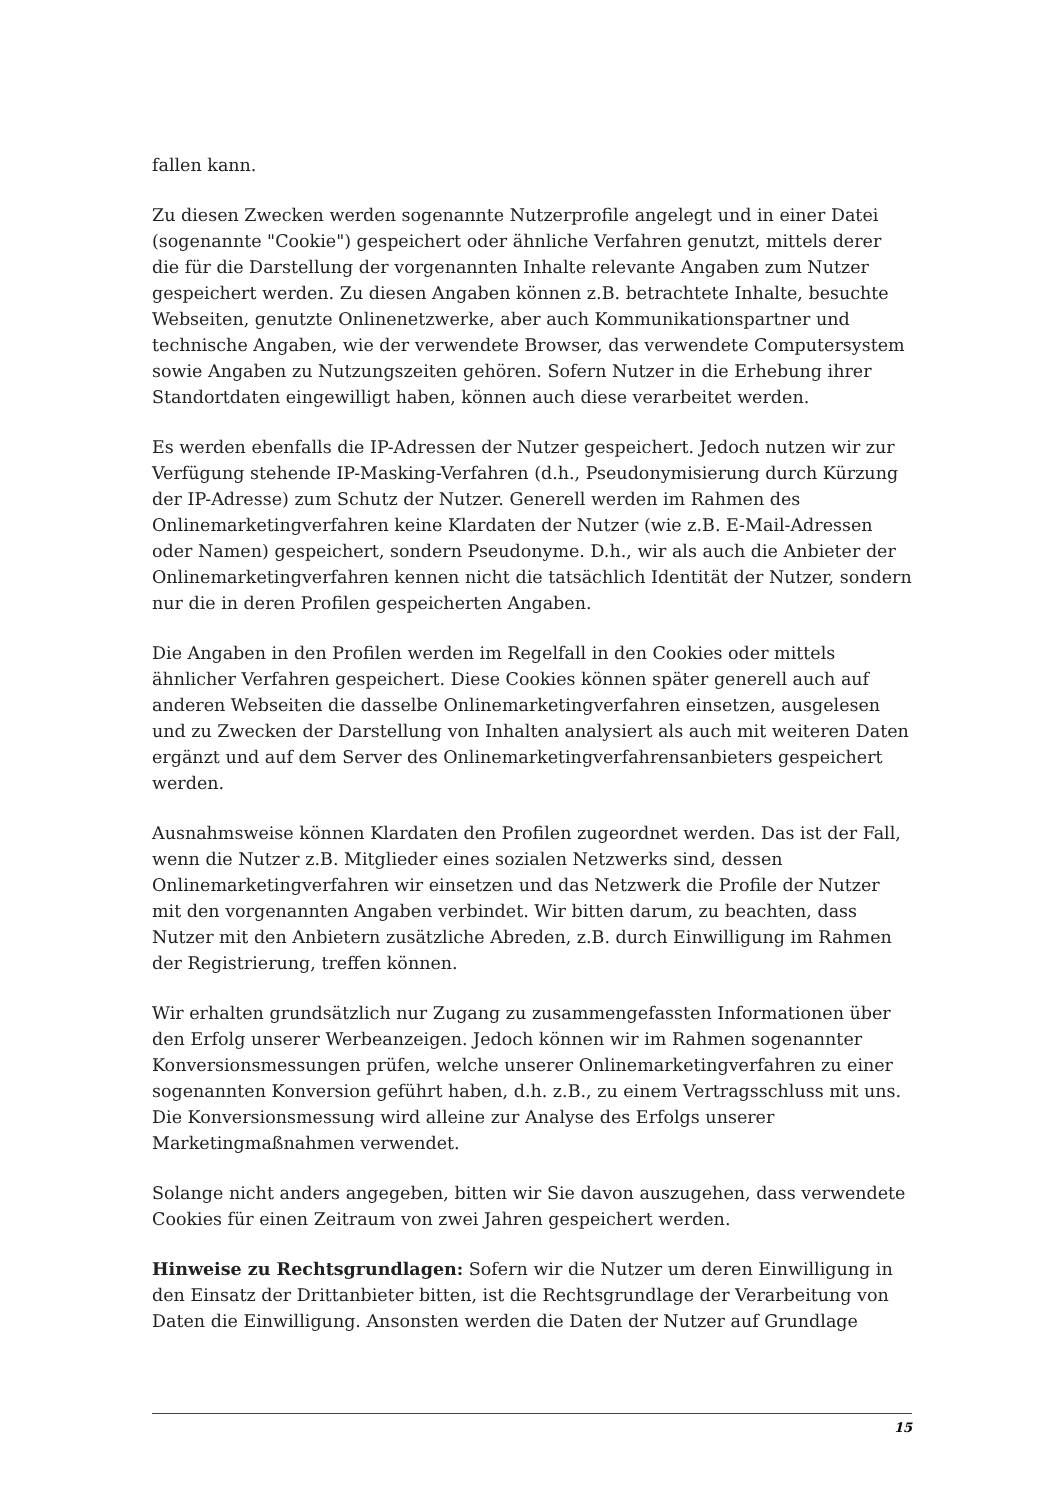fallen kann.
Zu diesen Zwecken werden sogenannte Nutzerprofile angelegt und in einer Datei (sogenannte "Cookie") gespeichert oder ähnliche Verfahren genutzt, mittels derer die für die Darstellung der vorgenannten Inhalte relevante Angaben zum Nutzer gespeichert werden. Zu diesen Angaben können z.B. betrachtete Inhalte, besuchte Webseiten, genutzte Onlinenetzwerke, aber auch Kommunikationspartner und technische Angaben, wie der verwendete Browser, das verwendete Computersystem sowie Angaben zu Nutzungszeiten gehören. Sofern Nutzer in die Erhebung ihrer Standortdaten eingewilligt haben, können auch diese verarbeitet werden.
Es werden ebenfalls die IP-Adressen der Nutzer gespeichert. Jedoch nutzen wir zur Verfügung stehende IP-Masking-Verfahren (d.h., Pseudonymisierung durch Kürzung der IP-Adresse) zum Schutz der Nutzer. Generell werden im Rahmen des Onlinemarketingverfahren keine Klardaten der Nutzer (wie z.B. E-Mail-Adressen oder Namen) gespeichert, sondern Pseudonyme. D.h., wir als auch die Anbieter der Onlinemarketingverfahren kennen nicht die tatsächlich Identität der Nutzer, sondern nur die in deren Profilen gespeicherten Angaben.
Die Angaben in den Profilen werden im Regelfall in den Cookies oder mittels ähnlicher Verfahren gespeichert. Diese Cookies können später generell auch auf anderen Webseiten die dasselbe Onlinemarketingverfahren einsetzen, ausgelesen und zu Zwecken der Darstellung von Inhalten analysiert als auch mit weiteren Daten ergänzt und auf dem Server des Onlinemarketingverfahrensanbieters gespeichert werden.
Ausnahmsweise können Klardaten den Profilen zugeordnet werden. Das ist der Fall, wenn die Nutzer z.B. Mitglieder eines sozialen Netzwerks sind, dessen Onlinemarketingverfahren wir einsetzen und das Netzwerk die Profile der Nutzer mit den vorgenannten Angaben verbindet. Wir bitten darum, zu beachten, dass Nutzer mit den Anbietern zusätzliche Abreden, z.B. durch Einwilligung im Rahmen der Registrierung, treffen können.
Wir erhalten grundsätzlich nur Zugang zu zusammengefassten Informationen über den Erfolg unserer Werbeanzeigen. Jedoch können wir im Rahmen sogenannter Konversionsmessungen prüfen, welche unserer Onlinemarketingverfahren zu einer sogenannten Konversion geführt haben, d.h. z.B., zu einem Vertragsschluss mit uns. Die Konversionsmessung wird alleine zur Analyse des Erfolgs unserer Marketingmaßnahmen verwendet.
Solange nicht anders angegeben, bitten wir Sie davon auszugehen, dass verwendete Cookies für einen Zeitraum von zwei Jahren gespeichert werden.
Hinweise zu Rechtsgrundlagen: Sofern wir die Nutzer um deren Einwilligung in den Einsatz der Drittanbieter bitten, ist die Rechtsgrundlage der Verarbeitung von Daten die Einwilligung. Ansonsten werden die Daten der Nutzer auf Grundlage
15